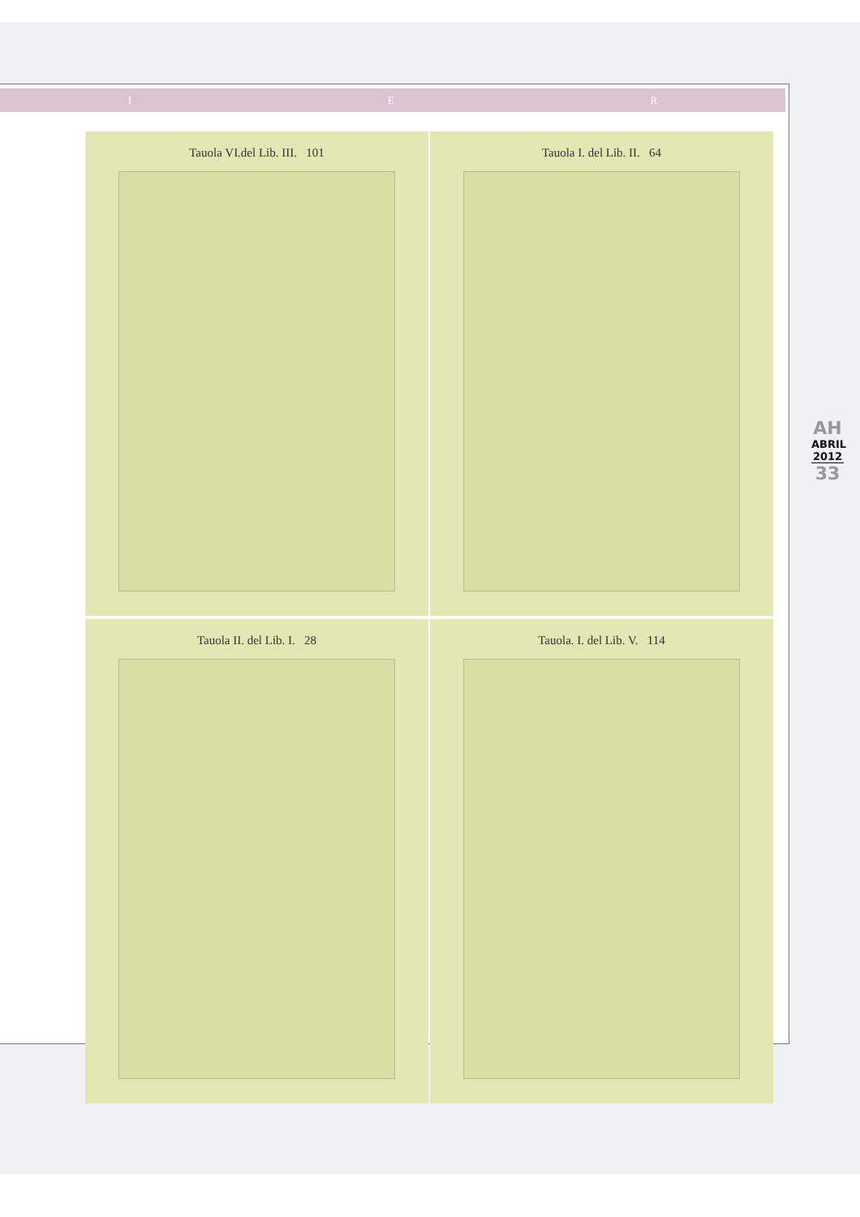I E R
Tauola VI.del Lib. III. 101
Tauola I. del Lib. II. 64
Tauola II. del Lib. I. 28
Tauola. I. del Lib. V. 114
AH
ABRIL
2012
33